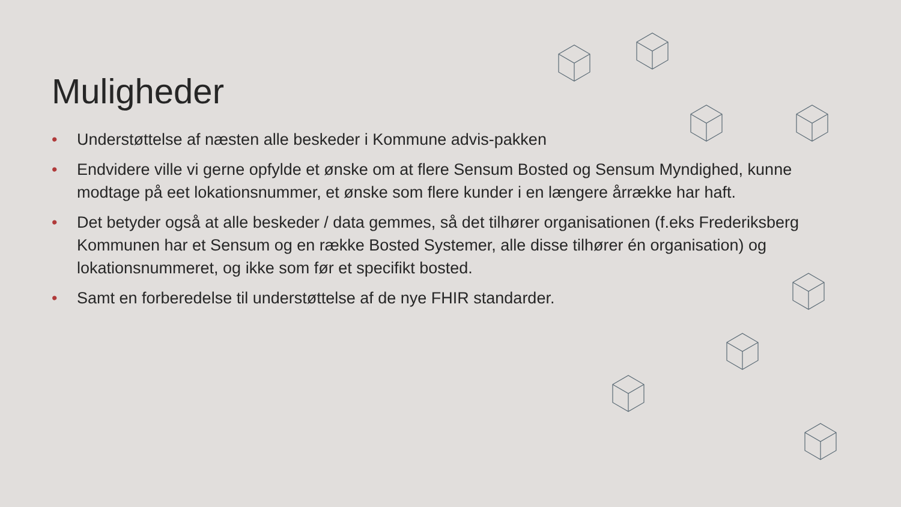Muligheder
• Understøttelse af næsten alle beskeder i Kommune advis-pakken
• Endvidere ville vi gerne opfylde et ønske om at flere Sensum Bosted og Sensum Myndighed, kunne modtage på eet lokationsnummer, et ønske som flere kunder i en længere årrække har haft.
• Det betyder også at alle beskeder / data gemmes, så det tilhører organisationen (f.eks Frederiksberg Kommunen har et Sensum og en række Bosted Systemer, alle disse tilhører én organisation) og lokationsnummeret, og ikke som før et specifikt bosted.
• Samt en forberedelse til understøttelse af de nye FHIR standarder.